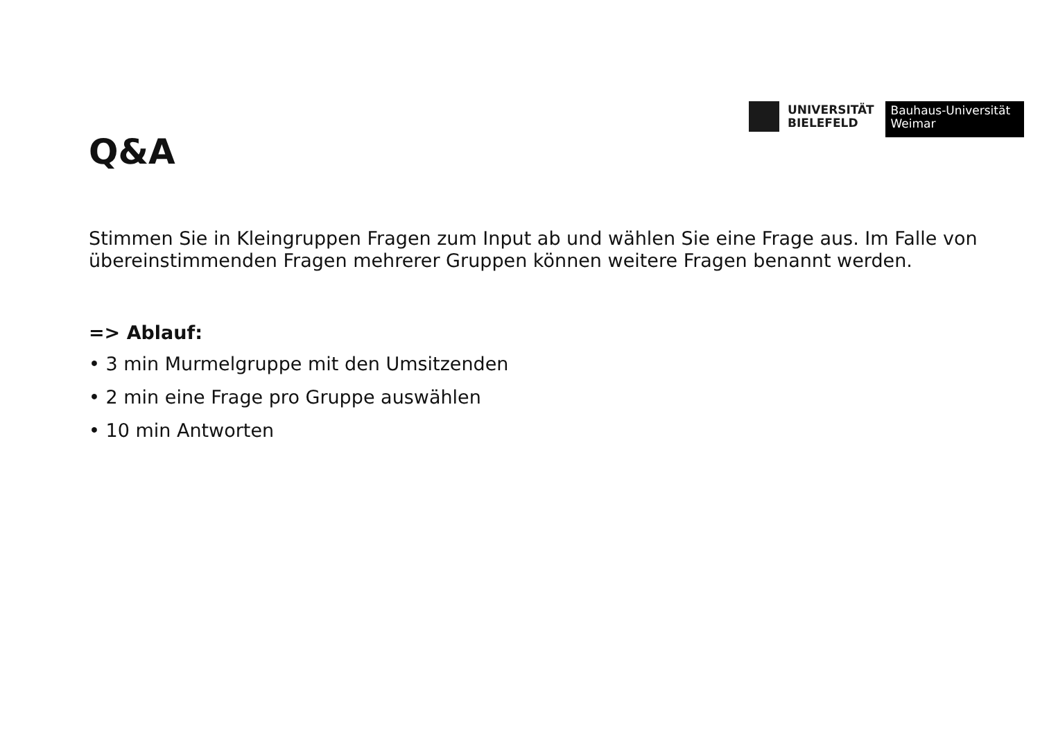UNIVERSITÄT
BIELEFELD
Bauhaus-Universität
Weimar
Q&A
Stimmen Sie in Kleingruppen Fragen zum Input ab und wählen Sie eine Frage aus. Im Falle von übereinstimmenden Fragen mehrerer Gruppen können weitere Fragen benannt werden.
=> Ablauf:
• 3 min Murmelgruppe mit den Umsitzenden
• 2 min eine Frage pro Gruppe auswählen
• 10 min Antworten